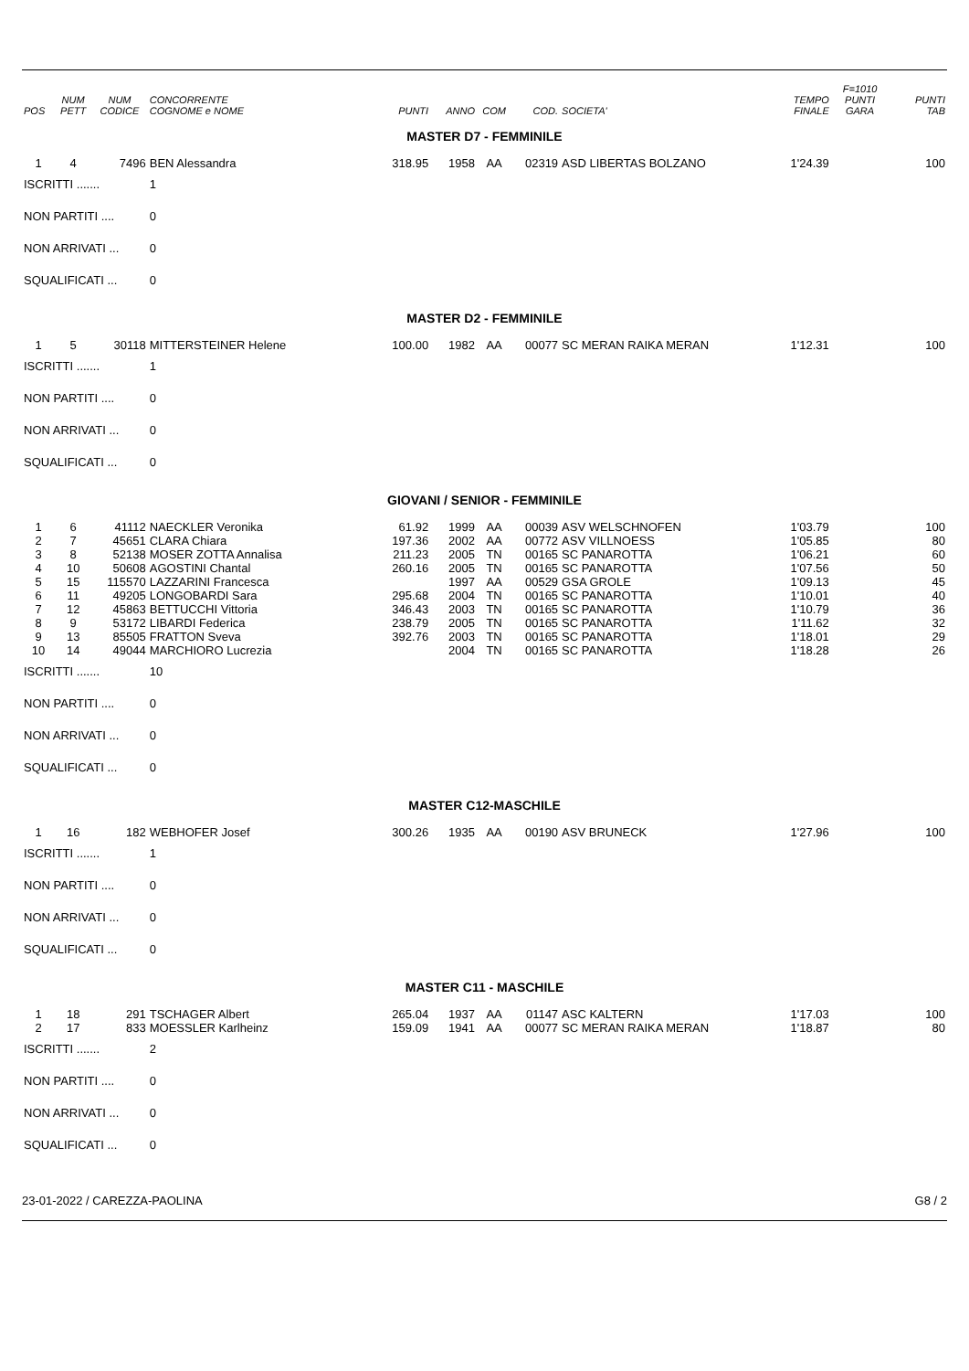| POS | NUM PETT | NUM CODICE | CONCORRENTE COGNOME e NOME | PUNTI | ANNO | COM | COD. | SOCIETA' | TEMPO FINALE | F=1010 PUNTI GARA | PUNTI TAB |
| --- | --- | --- | --- | --- | --- | --- | --- | --- | --- | --- | --- |
| MASTER D7 - FEMMINILE | | | | | | | | | | | |
| 1 | 4 | 7496 | BEN Alessandra | 318.95 | 1958 | AA | 02319 | ASD LIBERTAS BOLZANO | 1'24.39 | | 100 |
| ISCRITTI ....... | | | 1 | | | | | | | | |
| NON PARTITI .... | | | 0 | | | | | | | | |
| NON ARRIVATI ... | | | 0 | | | | | | | | |
| SQUALIFICATI ... | | | 0 | | | | | | | | |
| MASTER D2 - FEMMINILE | | | | | | | | | | | |
| 1 | 5 | 30118 | MITTERSTEINER Helene | 100.00 | 1982 | AA | 00077 | SC MERAN RAIKA MERAN | 1'12.31 | | 100 |
| ISCRITTI ....... | | | 1 | | | | | | | | |
| NON PARTITI .... | | | 0 | | | | | | | | |
| NON ARRIVATI ... | | | 0 | | | | | | | | |
| SQUALIFICATI ... | | | 0 | | | | | | | | |
| GIOVANI / SENIOR - FEMMINILE | | | | | | | | | | | |
| 1 | 6 | 41112 | NAECKLER Veronika | 61.92 | 1999 | AA | 00039 | ASV WELSCHNOFEN | 1'03.79 | | 100 |
| 2 | 7 | 45651 | CLARA Chiara | 197.36 | 2002 | AA | 00772 | ASV VILLNOESS | 1'05.85 | | 80 |
| 3 | 8 | 52138 | MOSER ZOTTA Annalisa | 211.23 | 2005 | TN | 00165 | SC PANAROTTA | 1'06.21 | | 60 |
| 4 | 10 | 50608 | AGOSTINI Chantal | 260.16 | 2005 | TN | 00165 | SC PANAROTTA | 1'07.56 | | 50 |
| 5 | 15 | 115570 | LAZZARINI Francesca | | 1997 | AA | 00529 | GSA GROLE | 1'09.13 | | 45 |
| 6 | 11 | 49205 | LONGOBARDI Sara | 295.68 | 2004 | TN | 00165 | SC PANAROTTA | 1'10.01 | | 40 |
| 7 | 12 | 45863 | BETTUCCHI Vittoria | 346.43 | 2003 | TN | 00165 | SC PANAROTTA | 1'10.79 | | 36 |
| 8 | 9 | 53172 | LIBARDI Federica | 238.79 | 2005 | TN | 00165 | SC PANAROTTA | 1'11.62 | | 32 |
| 9 | 13 | 85505 | FRATTON Sveva | 392.76 | 2003 | TN | 00165 | SC PANAROTTA | 1'18.01 | | 29 |
| 10 | 14 | 49044 | MARCHIORO Lucrezia | | 2004 | TN | 00165 | SC PANAROTTA | 1'18.28 | | 26 |
| ISCRITTI ....... | | | 10 | | | | | | | | |
| NON PARTITI .... | | | 0 | | | | | | | | |
| NON ARRIVATI ... | | | 0 | | | | | | | | |
| SQUALIFICATI ... | | | 0 | | | | | | | | |
| MASTER C12-MASCHILE | | | | | | | | | | | |
| 1 | 16 | 182 | WEBHOFER Josef | 300.26 | 1935 | AA | 00190 | ASV BRUNECK | 1'27.96 | | 100 |
| ISCRITTI ....... | | | 1 | | | | | | | | |
| NON PARTITI .... | | | 0 | | | | | | | | |
| NON ARRIVATI ... | | | 0 | | | | | | | | |
| SQUALIFICATI ... | | | 0 | | | | | | | | |
| MASTER C11 - MASCHILE | | | | | | | | | | | |
| 1 | 18 | 291 | TSCHAGER Albert | 265.04 | 1937 | AA | 01147 | ASC KALTERN | 1'17.03 | | 100 |
| 2 | 17 | 833 | MOESSLER Karlheinz | 159.09 | 1941 | AA | 00077 | SC MERAN RAIKA MERAN | 1'18.87 | | 80 |
| ISCRITTI ....... | | | 2 | | | | | | | | |
| NON PARTITI .... | | | 0 | | | | | | | | |
| NON ARRIVATI ... | | | 0 | | | | | | | | |
| SQUALIFICATI ... | | | 0 | | | | | | | | |
23-01-2022 / CAREZZA-PAOLINA G8 / 2